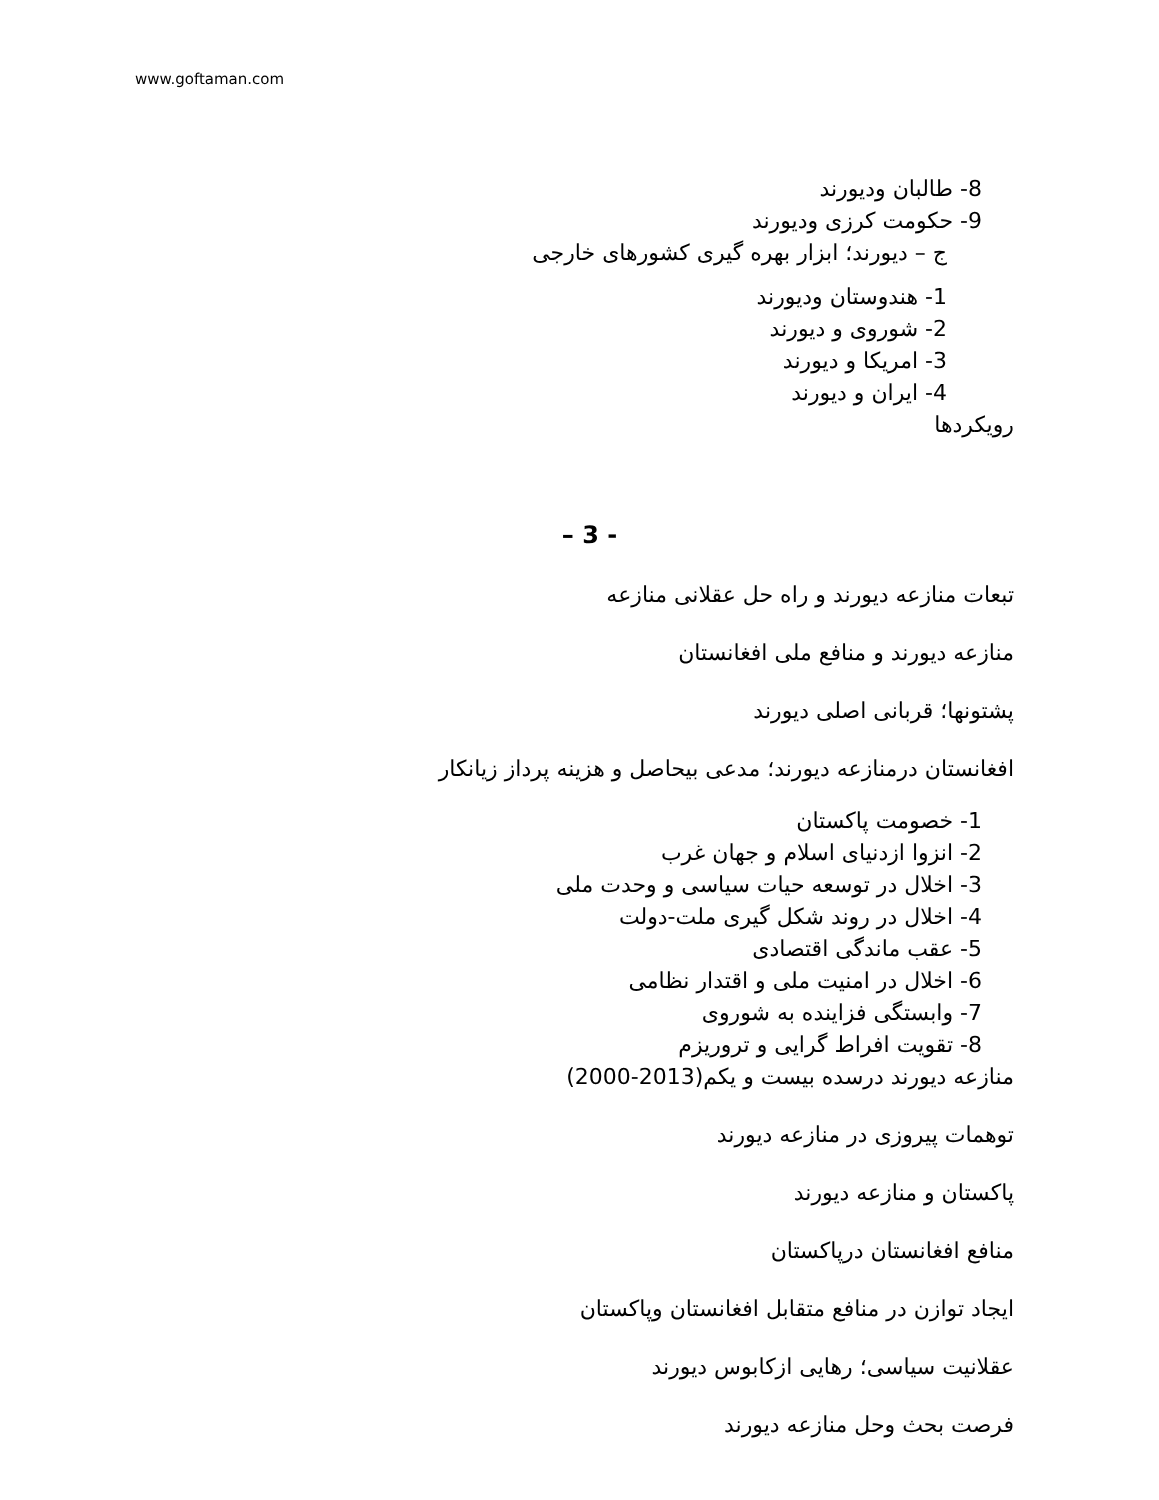www.goftaman.com
8- طالبان ودیورند
9- حکومت کرزی ودیورند
ج – دیورند؛ ابزار بهره گیری کشورهای خارجی
1- هندوستان ودیورند
2- شوروی و دیورند
3- امریکا و دیورند
4- ایران و دیورند
رویکردها
– 3 -
تبعات منازعه دیورند و راه حل عقلانی منازعه
منازعه دیورند و منافع ملی افغانستان
پشتونها؛ قربانی اصلی دیورند
افغانستان درمنازعه دیورند؛ مدعی بیحاصل و هزینه پرداز زیانکار
1- خصومت پاکستان
2- انزوا ازدنیای اسلام و جهان غرب
3- اخلال در توسعه حیات سیاسی و وحدت ملی
4- اخلال در روند شکل گیری ملت-دولت
5- عقب ماندگی اقتصادی
6- اخلال در امنیت ملی و اقتدار نظامی
7- وابستگی فزاینده به شوروی
8- تقویت افراط گرایی و تروریزم
منازعه دیورند درسده بیست و یکم(2013-2000)
توهمات پیروزی در منازعه دیورند
پاکستان و منازعه دیورند
منافع افغانستان درپاکستان
ایجاد توازن در منافع متقابل افغانستان وپاکستان
عقلانیت سیاسی؛ رهایی ازکابوس دیورند
فرصت بحث وحل منازعه دیورند